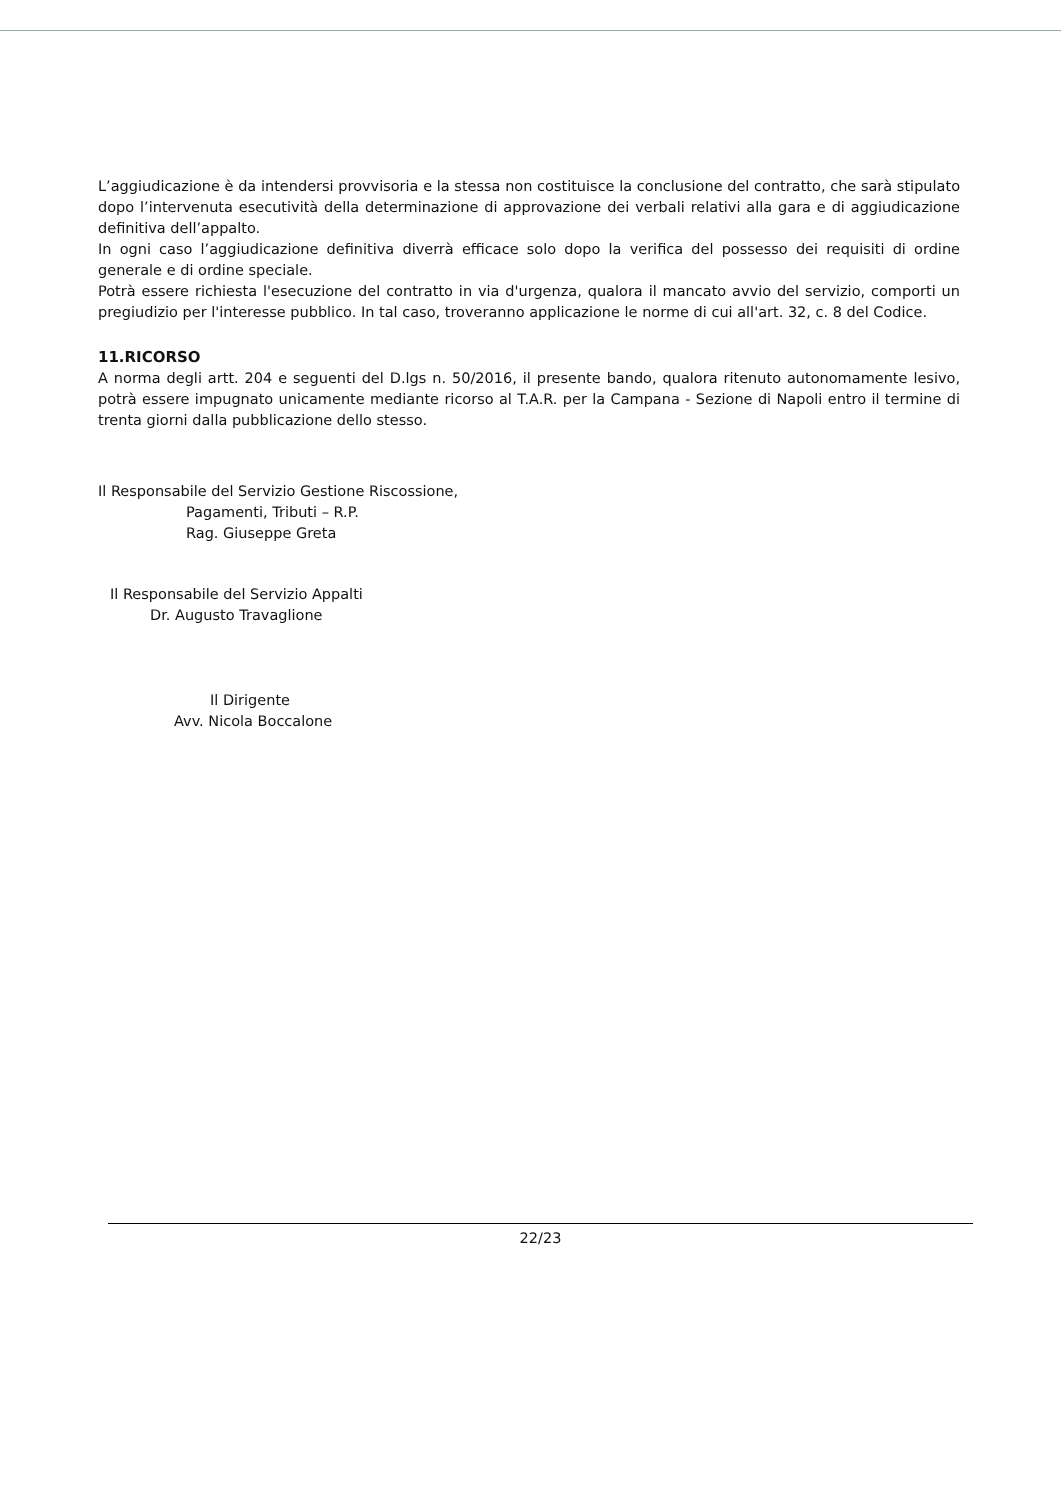L’aggiudicazione è da intendersi provvisoria e la stessa non costituisce la conclusione del contratto, che sarà stipulato dopo l’intervenuta esecutività della determinazione di approvazione dei verbali relativi alla gara e di aggiudicazione definitiva dell’appalto.
In ogni caso l’aggiudicazione definitiva diverrà efficace solo dopo la verifica del possesso dei requisiti di ordine generale e di ordine speciale.
Potrà essere richiesta l'esecuzione del contratto in via d'urgenza, qualora il mancato avvio del servizio, comporti un pregiudizio per l'interesse pubblico. In tal caso, troveranno applicazione le norme di cui all'art. 32, c. 8 del Codice.
11.RICORSO
A norma degli artt. 204 e seguenti del D.lgs n. 50/2016, il presente bando, qualora ritenuto autonomamente lesivo, potrà essere impugnato unicamente mediante ricorso al T.A.R. per la Campana - Sezione di Napoli entro il termine di trenta giorni dalla pubblicazione dello stesso.
Il Responsabile del Servizio Gestione Riscossione,
Pagamenti, Tributi – R.P.
Rag. Giuseppe Greta
Il Responsabile del Servizio Appalti
Dr. Augusto Travaglione
Il Dirigente
Avv. Nicola Boccalone
22/23